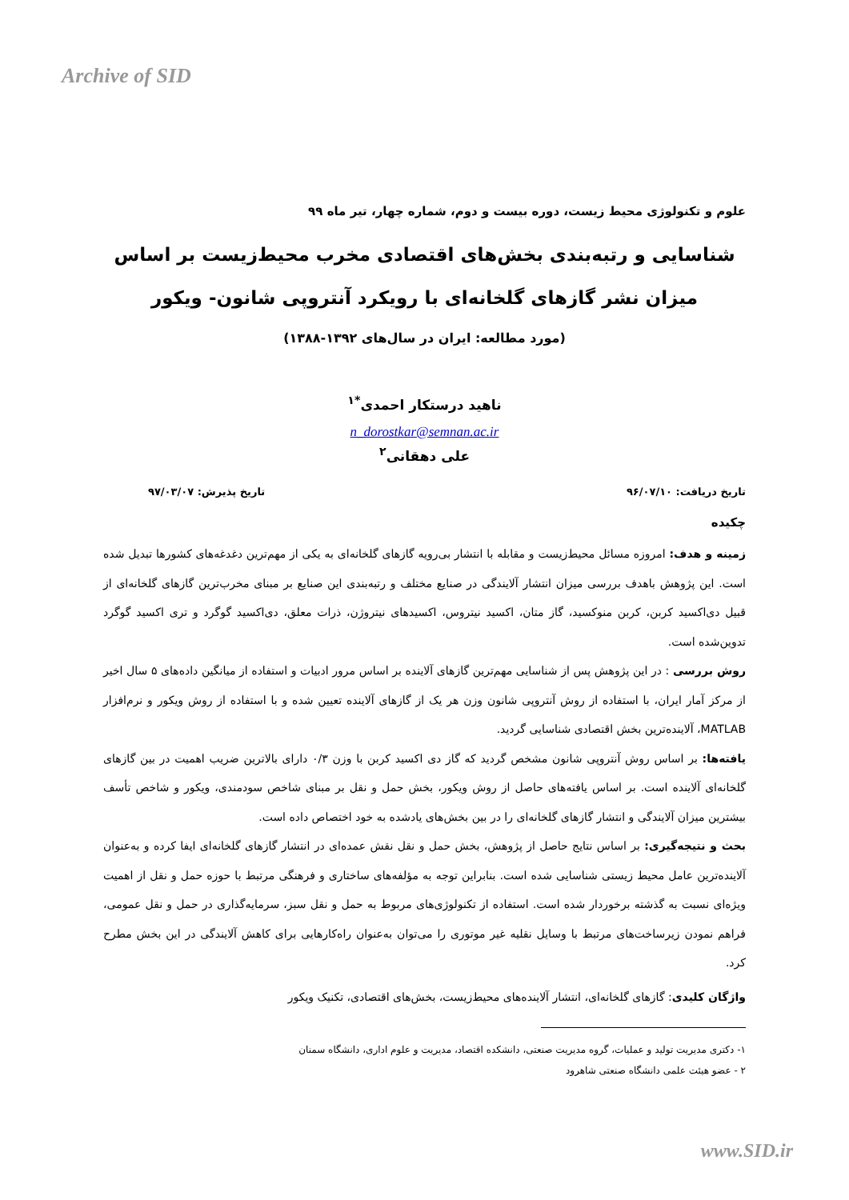Archive of SID
علوم و تکنولوژی محیط زیست، دوره بیست و دوم، شماره چهار، تیر ماه ۹۹
شناسایی و رتبه‌بندی بخش‌های اقتصادی مخرب محیط‌زیست بر اساس میزان نشر گازهای گلخانه‌ای با رویکرد آنتروپی شانون- ویکور
(مورد مطالعه: ایران در سال‌های ۱۳۹۲-۱۳۸۸)
ناهید درستکار احمدی<sup>*۱</sup>
n_dorostkar@semnan.ac.ir
علی دهقانی<sup>۲</sup>
تاریخ دریافت: ۹۶/۰۷/۱۰ تاریخ پذیرش: ۹۷/۰۳/۰۷
چکیده
زمینه و هدف: امروزه مسائل محیط‌زیست و مقابله با انتشار بی‌رویه گازهای گلخانه‌ای به یکی از مهم‌ترین دغدغه‌های کشورها تبدیل شده است. این پژوهش باهدف بررسی میزان انتشار آلایندگی در صنایع مختلف و رتبه‌بندی این صنایع بر مبنای مخرب‌ترین گازهای گلخانه‌ای از قبیل دی‌اکسید کربن، کربن منوکسید، گاز متان، اکسید نیتروس، اکسیدهای نیتروژن، ذرات معلق، دی‌اکسید گوگرد و تری اکسید گوگرد تدوین‌شده است.
روش بررسی : در این پژوهش پس از شناسایی مهم‌ترین گازهای آلاینده بر اساس مرور ادبیات و استفاده از میانگین داده‌های ۵ سال اخیر از مرکز آمار ایران، با استفاده از روش آنتروپی شانون وزن هر یک از گازهای آلاینده تعیین شده و با استفاده از روش ویکور و نرم‌افزار MATLAB، آلاینده‌ترین بخش اقتصادی شناسایی گردید.
یافته‌ها: بر اساس روش آنتروپی شانون مشخص گردید که گاز دی اکسید کربن با وزن ۰/۳ دارای بالاترین ضریب اهمیت در بین گازهای گلخانه‌ای آلاینده است. بر اساس یافته‌های حاصل از روش ویکور، بخش حمل و نقل بر مبنای شاخص سودمندی، ویکور و شاخص تأسف بیشترین میزان آلایندگی و انتشار گازهای گلخانه‌ای را در بین بخش‌های یادشده به خود اختصاص داده است.
بحث و نتیجه‌گیری: بر اساس نتایج حاصل از پژوهش، بخش حمل و نقل نقش عمده‌ای در انتشار گازهای گلخانه‌ای ایفا کرده و به‌عنوان آلاینده‌ترین عامل محیط زیستی شناسایی شده است. بنابراین توجه به مؤلفه‌های ساختاری و فرهنگی مرتبط با حوزه حمل و نقل از اهمیت ویژه‌ای نسبت به گذشته برخوردار شده است. استفاده از تکنولوژی‌های مربوط به حمل و نقل سبز، سرمایه‌گذاری در حمل و نقل عمومی، فراهم نمودن زیرساخت‌های مرتبط با وسایل نقلیه غیر موتوری را می‌توان به‌عنوان راه‌کارهایی برای کاهش آلایندگی در این بخش مطرح کرد.
واژگان کلیدی: گازهای گلخانه‌ای، انتشار آلاینده‌های محیط‌زیست، بخش‌های اقتصادی، تکنیک ویکور
۱- دکتری مدیریت تولید و عملیات، گروه مدیریت صنعتی، دانشکده اقتصاد، مدیریت و علوم اداری، دانشگاه سمنان
۲ - عضو هیئت علمی دانشگاه صنعتی شاهرود
www.SID.ir